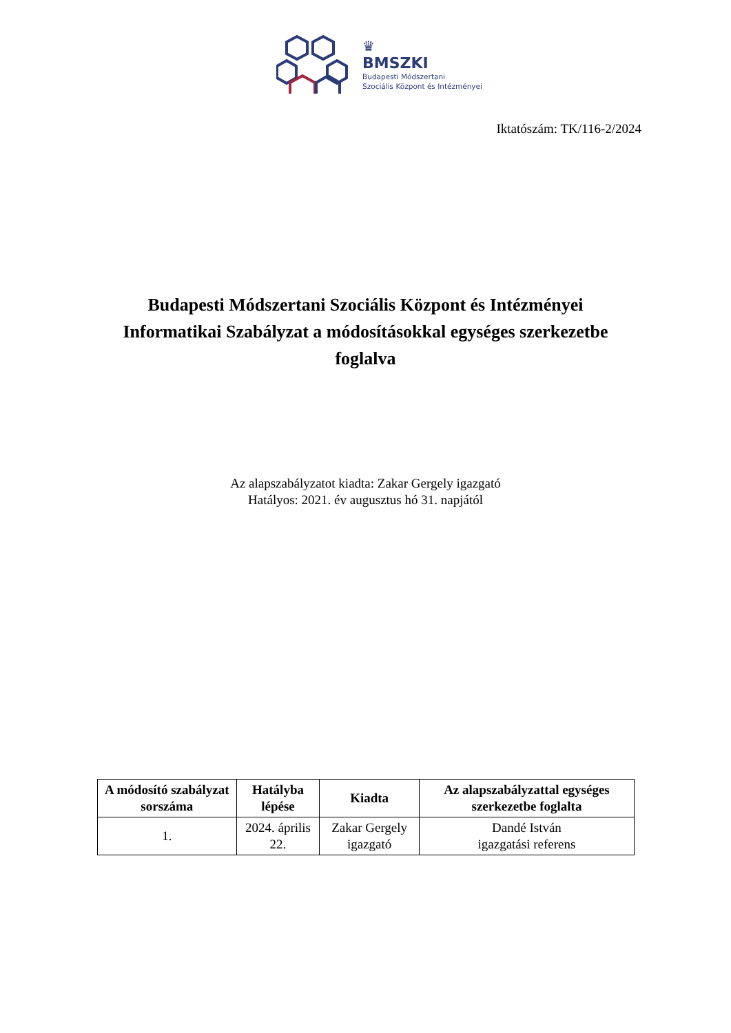♛
BMSZKI
Budapesti Módszertani
Szociális Központ és Intézményei
Iktatószám: TK/116-2/2024
Budapesti Módszertani Szociális Központ és Intézményei Informatikai Szabályzat a módosításokkal egységes szerkezetbe foglalva
Az alapszabályzatot kiadta: Zakar Gergely igazgató
Hatályos: 2021. év augusztus hó 31. napjától
| A módosító szabályzat sorszáma | Hatályba lépése | Kiadta | Az alapszabályzattal egységes szerkezetbe foglalta |
| --- | --- | --- | --- |
| 1. | 2024. április 22. | Zakar Gergely igazgató | Dandé István igazgatási referens |